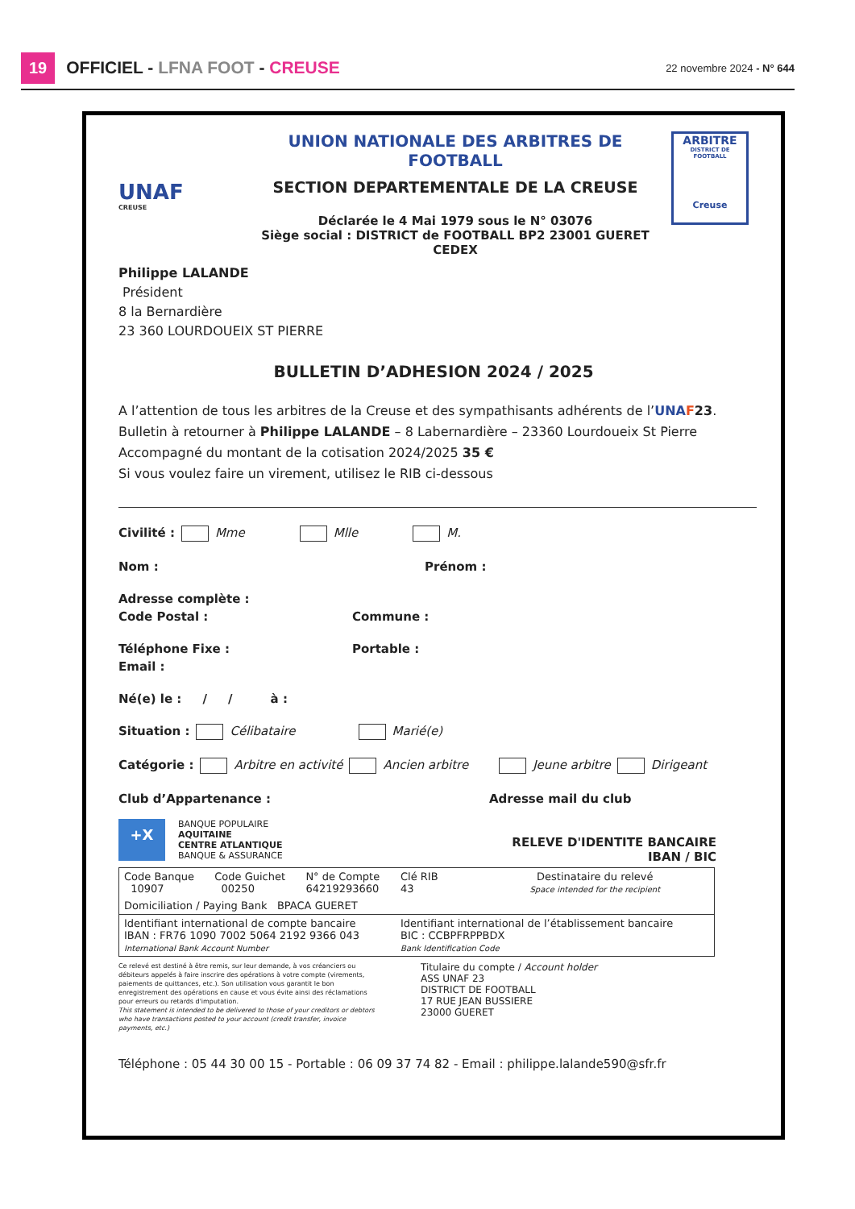19 OFFICIEL - LFNA FOOT - CREUSE 22 novembre 2024 - N° 644
UNAF
CREUSE
UNION NATIONALE DES ARBITRES DE FOOTBALL
SECTION DEPARTEMENTALE DE LA CREUSE
Déclarée le 4 Mai 1979 sous le N° 03076
Siège social : DISTRICT de FOOTBALL BP2 23001 GUERET CEDEX
ARBITRE
DISTRICT DE FOOTBALL
Creuse
Philippe LALANDE
Président
8 la Bernardière
23 360 LOURDOUEIX ST PIERRE
BULLETIN D’ADHESION 2024 / 2025
A l’attention de tous les arbitres de la Creuse et des sympathisants adhérents de l’UNA F 23.
Bulletin à retourner à Philippe LALANDE – 8 Labernardière – 23360 Lourdoueix St Pierre
Accompagné du montant de la cotisation 2024/2025 35 €
Si vous voulez faire un virement, utilisez le RIB ci-dessous
Civilité : Mme Mlle M.
Nom : Prénom :
Adresse complète :
Code Postal : Commune :
Téléphone Fixe : Portable :
Email :
Né(e) le : / / à :
Situation : Célibataire Marié(e)
Catégorie : Arbitre en activité Ancien arbitre Jeune arbitre Dirigeant
Club d’Appartenance : Adresse mail du club
+X
BANQUE POPULAIRE
AQUITAINE
CENTRE ATLANTIQUE
BANQUE & ASSURANCE
RELEVE D'IDENTITE BANCAIRE
IBAN / BIC
| Code Banque 10907 | Code Guichet 00250 | N° de Compte 64219293660 | Clé RIB 43 | Destinataire du relevé Space intended for the recipient |
| Domiciliation / Paying Bank BPACA GUERET | | | | |
| Identifiant international de compte bancaire IBAN : FR76 1090 7002 5064 2192 9366 043 International Bank Account Number | | | Identifiant international de l’établissement bancaire BIC : CCBPFRPPBDX Bank Identification Code | |
Ce relevé est destiné à être remis, sur leur demande, à vos créanciers ou débiteurs appelés à faire inscrire des opérations à votre compte (virements, paiements de quittances, etc.). Son utilisation vous garantit le bon enregistrement des opérations en cause et vous évite ainsi des réclamations pour erreurs ou retards d'imputation.
This statement is intended to be delivered to those of your creditors or debtors who have transactions posted to your account (credit transfer, invoice payments, etc.)
Titulaire du compte / Account holder
ASS UNAF 23
DISTRICT DE FOOTBALL
17 RUE JEAN BUSSIERE
23000 GUERET
Téléphone : 05 44 30 00 15 - Portable : 06 09 37 74 82 - Email : philippe.lalande590@sfr.fr